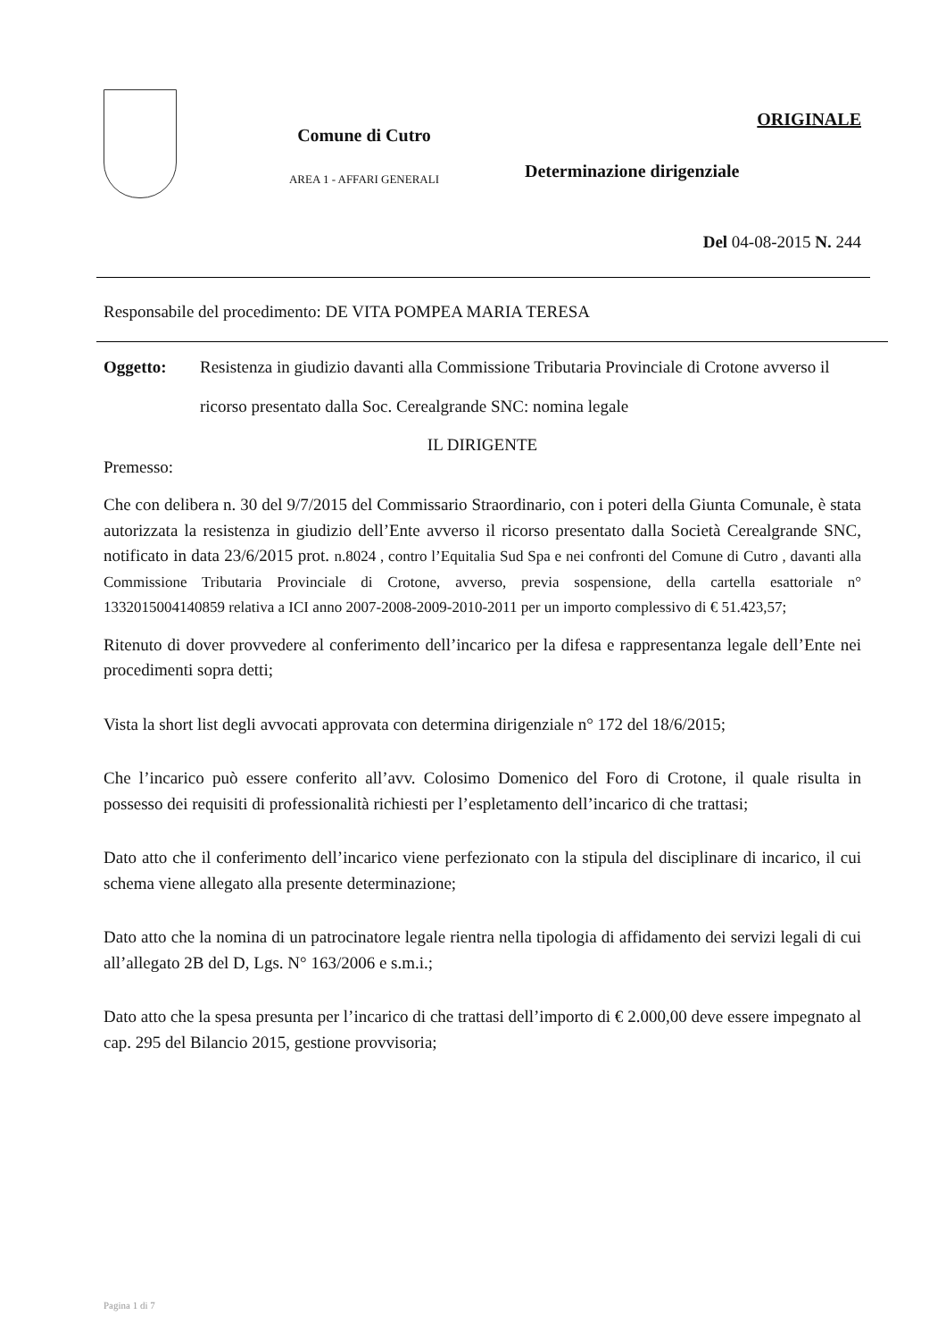Comune di Cutro
AREA 1 - AFFARI GENERALI
ORIGINALE
Determinazione dirigenziale
Del 04-08-2015 N. 244
Responsabile del procedimento: DE VITA POMPEA MARIA TERESA
Oggetto: Resistenza in giudizio davanti alla Commissione Tributaria Provinciale di Crotone avverso il ricorso presentato dalla Soc. Cerealgrande SNC: nomina legale
IL DIRIGENTE
Premesso:
Che con delibera n. 30 del 9/7/2015 del Commissario Straordinario, con i poteri della Giunta Comunale, è stata autorizzata la resistenza in giudizio dell’Ente avverso il ricorso presentato dalla Società Cerealgrande SNC, notificato in data 23/6/2015 prot. n.8024 , contro l’Equitalia Sud Spa e nei confronti del Comune di Cutro , davanti alla Commissione Tributaria Provinciale di Crotone, avverso, previa sospensione, della cartella esattoriale n° 1332015004140859 relativa a ICI anno 2007-2008-2009-2010-2011 per un importo complessivo di € 51.423,57;
Ritenuto di dover provvedere al conferimento dell’incarico per la difesa e rappresentanza legale dell’Ente nei procedimenti sopra detti;
Vista la short list degli avvocati approvata con determina dirigenziale n° 172 del 18/6/2015;
Che l’incarico può essere conferito all’avv. Colosimo Domenico del Foro di Crotone, il quale risulta in possesso dei requisiti di professionalità richiesti per l’espletamento dell’incarico di che trattasi;
Dato atto che il conferimento dell’incarico viene perfezionato con la stipula del disciplinare di incarico, il cui schema viene allegato alla presente determinazione;
Dato atto che la nomina di un patrocinatore legale rientra nella tipologia di affidamento dei servizi legali di cui all’allegato 2B del D, Lgs. N° 163/2006 e s.m.i.;
Dato atto che la spesa presunta per l’incarico di che trattasi dell’importo di € 2.000,00 deve essere impegnato al cap. 295 del Bilancio 2015, gestione provvisoria;
Pagina 1 di 7